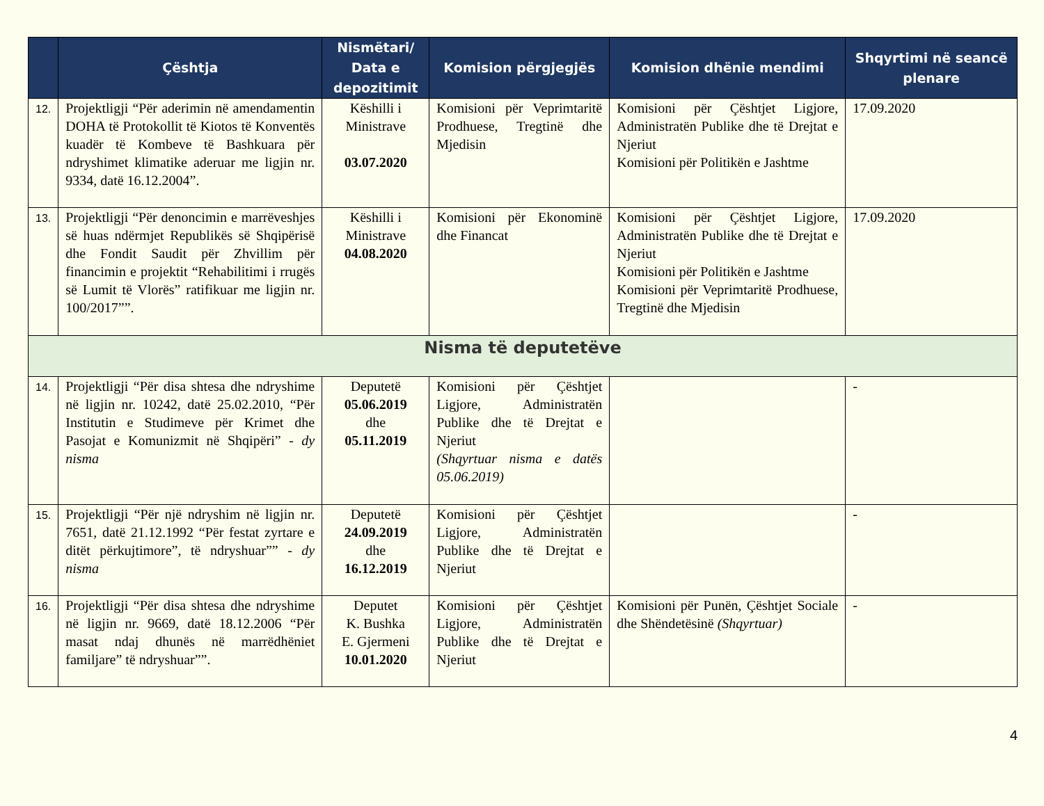| | Çështja | Nismëtari/ Data e depozitimit | Komision përgjegjës | Komision dhënie mendimi | Shqyrtimi në seancë plenare |
| --- | --- | --- | --- | --- | --- |
| 12. | Projektligji “Për aderimin në amendamentin DOHA të Protokollit të Kiotos të Konventës kuadër të Kombeve të Bashkuara për ndryshimet klimatike aderuar me ligjin nr. 9334, datë 16.12.2004”. | Këshilli i Ministrave 03.07.2020 | Komisioni për Veprimtaritë Prodhuese, Tregtinë dhe Mjedisin | Komisioni për Çështjet Ligjore, Administratën Publike dhe të Drejtat e Njeriut Komisioni për Politikën e Jashtme | 17.09.2020 |
| 13. | Projektligji “Për denoncimin e marrëveshjes së huas ndërmjet Republikës së Shqipërisë dhe Fondit Saudit për Zhvillim për financimin e projektit “Rehabilitimi i rrugës së Lumit të Vlorës” ratifikuar me ligjin nr. 100/2017””. | Këshilli i Ministrave 04.08.2020 | Komisioni për Ekonominë dhe Financat | Komisioni për Çështjet Ligjore, Administratën Publike dhe të Drejtat e Njeriut Komisioni për Politikën e Jashtme Komisioni për Veprimtaritë Prodhuese, Tregtinë dhe Mjedisin | 17.09.2020 |
| Nisma të deputetëve | | | | | |
| 14. | Projektligji “Për disa shtesa dhe ndryshime në ligjin nr. 10242, datë 25.02.2010, “Për Institutin e Studimeve për Krimet dhe Pasojat e Komunizmit në Shqipëri” - dy nisma | Deputetë 05.06.2019 dhe 05.11.2019 | Komisioni për Çështjet Ligjore, Administratën Publike dhe të Drejtat e Njeriut (Shqyrtuar nisma e datës 05.06.2019) | | - |
| 15. | Projektligji “Për një ndryshim në ligjin nr. 7651, datë 21.12.1992 “Për festat zyrtare e ditët përkujtimore”, të ndryshuar”” - dy nisma | Deputetë 24.09.2019 dhe 16.12.2019 | Komisioni për Çështjet Ligjore, Administratën Publike dhe të Drejtat e Njeriut | | - |
| 16. | Projektligji “Për disa shtesa dhe ndryshime në ligjin nr. 9669, datë 18.12.2006 “Për masat ndaj dhunës në marrëdhëniet familjare” të ndryshuar””. | Deputet K. Bushka E. Gjermeni 10.01.2020 | Komisioni për Çështjet Ligjore, Administratën Publike dhe të Drejtat e Njeriut | Komisioni për Punën, Çështjet Sociale dhe Shëndetësinë (Shqyrtuar) | - |
4